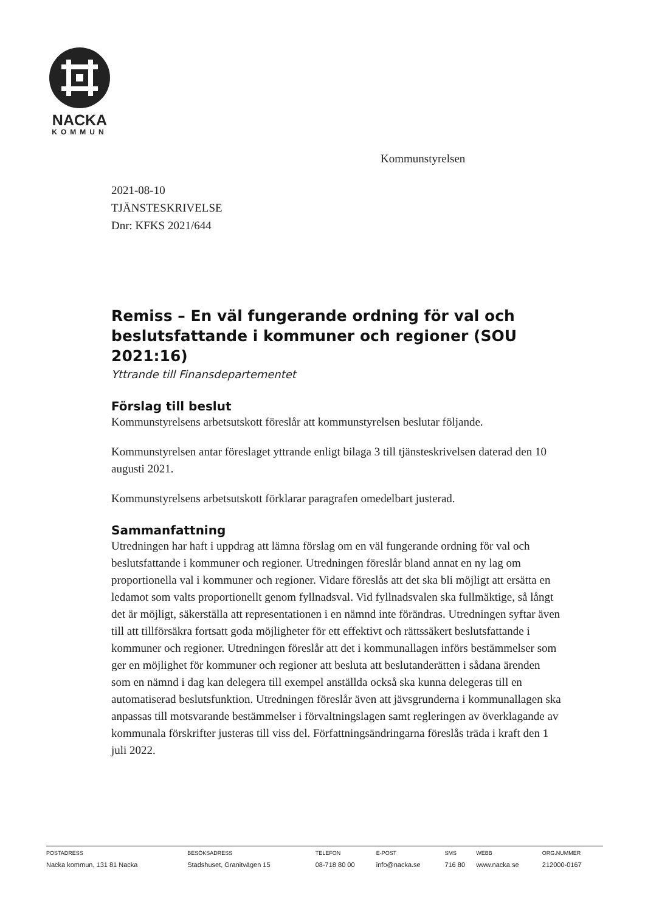NACKA
KOMMUN
Kommunstyrelsen
2021-08-10
TJÄNSTESKRIVELSE
Dnr: KFKS 2021/644
Remiss – En väl fungerande ordning för val och beslutsfattande i kommuner och regioner (SOU 2021:16)
Yttrande till Finansdepartementet
Förslag till beslut
Kommunstyrelsens arbetsutskott föreslår att kommunstyrelsen beslutar följande.
Kommunstyrelsen antar föreslaget yttrande enligt bilaga 3 till tjänsteskrivelsen daterad den 10 augusti 2021.
Kommunstyrelsens arbetsutskott förklarar paragrafen omedelbart justerad.
Sammanfattning
Utredningen har haft i uppdrag att lämna förslag om en väl fungerande ordning för val och beslutsfattande i kommuner och regioner. Utredningen föreslår bland annat en ny lag om proportionella val i kommuner och regioner. Vidare föreslås att det ska bli möjligt att ersätta en ledamot som valts proportionellt genom fyllnadsval. Vid fyllnadsvalen ska fullmäktige, så långt det är möjligt, säkerställa att representationen i en nämnd inte förändras. Utredningen syftar även till att tillförsäkra fortsatt goda möjligheter för ett effektivt och rättssäkert beslutsfattande i kommuner och regioner. Utredningen föreslår att det i kommunallagen införs bestämmelser som ger en möjlighet för kommuner och regioner att besluta att beslutanderätten i sådana ärenden som en nämnd i dag kan delegera till exempel anställda också ska kunna delegeras till en automatiserad beslutsfunktion. Utredningen föreslår även att jävsgrunderna i kommunallagen ska anpassas till motsvarande bestämmelser i förvaltningslagen samt regleringen av överklagande av kommunala förskrifter justeras till viss del. Författningsändringarna föreslås träda i kraft den 1 juli 2022.
| POSTADRESS | BESÖKSADRESS | TELEFON | E-POST | SMS | WEBB | ORG.NUMMER |
| --- | --- | --- | --- | --- | --- | --- |
| Nacka kommun, 131 81 Nacka | Stadshuset, Granitvägen 15 | 08-718 80 00 | info@nacka.se | 716 80 | www.nacka.se | 212000-0167 |